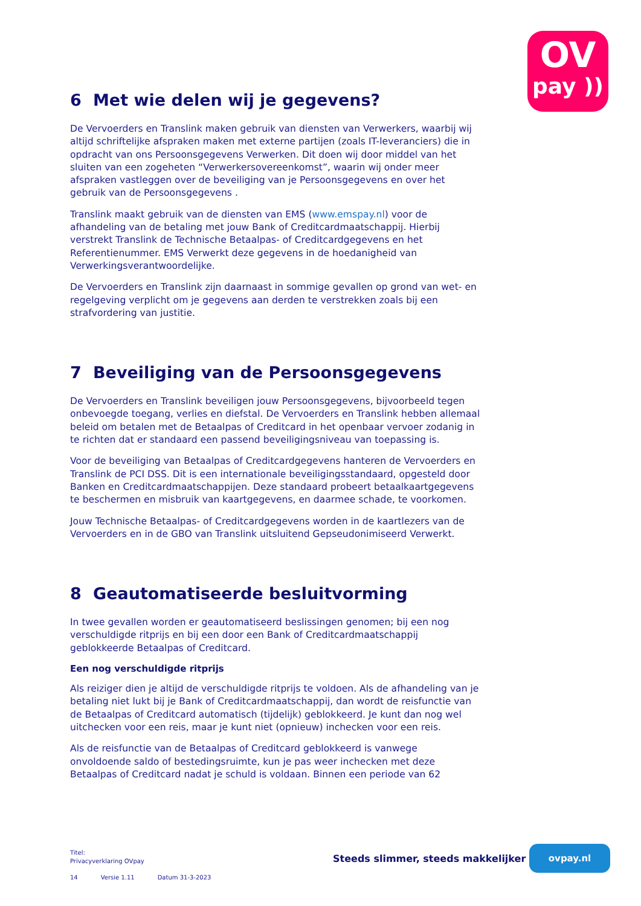OV
pay ))
6 Met wie delen wij je gegevens?
De Vervoerders en Translink maken gebruik van diensten van Verwerkers, waarbij wij altijd schriftelijke afspraken maken met externe partijen (zoals IT-leveranciers) die in opdracht van ons Persoonsgegevens Verwerken. Dit doen wij door middel van het sluiten van een zogeheten “Verwerkersovereenkomst”, waarin wij onder meer afspraken vastleggen over de beveiliging van je Persoonsgegevens en over het gebruik van de Persoonsgegevens .
Translink maakt gebruik van de diensten van EMS (www.emspay.nl) voor de afhandeling van de betaling met jouw Bank of Creditcardmaatschappij. Hierbij verstrekt Translink de Technische Betaalpas- of Creditcardgegevens en het Referentienummer. EMS Verwerkt deze gegevens in de hoedanigheid van Verwerkingsverantwoordelijke.
De Vervoerders en Translink zijn daarnaast in sommige gevallen op grond van wet- en regelgeving verplicht om je gegevens aan derden te verstrekken zoals bij een strafvordering van justitie.
7 Beveiliging van de Persoonsgegevens
De Vervoerders en Translink beveiligen jouw Persoonsgegevens, bijvoorbeeld tegen onbevoegde toegang, verlies en diefstal. De Vervoerders en Translink hebben allemaal beleid om betalen met de Betaalpas of Creditcard in het openbaar vervoer zodanig in te richten dat er standaard een passend beveiligingsniveau van toepassing is.
Voor de beveiliging van Betaalpas of Creditcardgegevens hanteren de Vervoerders en Translink de PCI DSS. Dit is een internationale beveiligingsstandaard, opgesteld door Banken en Creditcardmaatschappijen. Deze standaard probeert betaalkaartgegevens te beschermen en misbruik van kaartgegevens, en daarmee schade, te voorkomen.
Jouw Technische Betaalpas- of Creditcardgegevens worden in de kaartlezers van de Vervoerders en in de GBO van Translink uitsluitend Gepseudonimiseerd Verwerkt.
8 Geautomatiseerde besluitvorming
In twee gevallen worden er geautomatiseerd beslissingen genomen; bij een nog verschuldigde ritprijs en bij een door een Bank of Creditcardmaatschappij geblokkeerde Betaalpas of Creditcard.
Een nog verschuldigde ritprijs
Als reiziger dien je altijd de verschuldigde ritprijs te voldoen. Als de afhandeling van je betaling niet lukt bij je Bank of Creditcardmaatschappij, dan wordt de reisfunctie van de Betaalpas of Creditcard automatisch (tijdelijk) geblokkeerd. Je kunt dan nog wel uitchecken voor een reis, maar je kunt niet (opnieuw) inchecken voor een reis.
Als de reisfunctie van de Betaalpas of Creditcard geblokkeerd is vanwege onvoldoende saldo of bestedingsruimte, kun je pas weer inchecken met deze Betaalpas of Creditcard nadat je schuld is voldaan. Binnen een periode van 62
Titel:
Privacyverklaring OVpay
Steeds slimmer, steeds makkelijker
ovpay.nl
14 Versie 1.11 Datum 31-3-2023